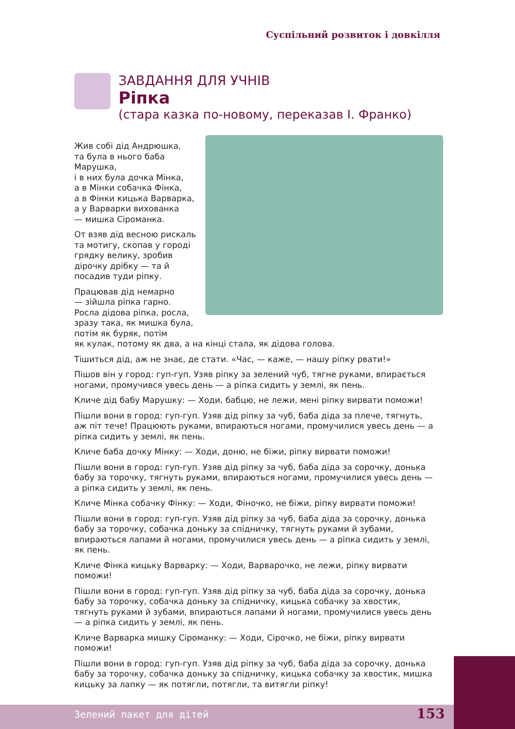Суспільний розвиток і довкілля
ЗАВДАННЯ ДЛЯ УЧНІВ
Ріпка
(стара казка по-новому, переказав І. Франко)
Жив собі дід Андрюшка,
та була в нього баба Марушка,
і в них була дочка Мінка,
а в Мінки собачка Фінка,
а в Фінки кицька Варварка,
а у Варварки вихованка
— мишка Сіроманка.
От взяв дід весною рискаль
та мотигу, скопав у городі
грядку велику, зробив
дірочку дрібку — та й
посадив туди ріпку.
Працював дід немарно
— зійшла ріпка гарно.
Росла дідова ріпка, росла,
зразу така, як мишка була,
потім як буряк, потім
як кулак, потому як два, а на кінці стала, як дідова голова.
Тішиться дід, аж не знає, де стати. «Час, — каже, — нашу ріпку рвати!»
Пішов він у город: гуп-гуп. Узяв ріпку за зелений чуб, тягне руками, впирається ногами, промучився увесь день — а ріпка сидить у землі, як пень.
Кличе дід бабу Марушку: — Ходи, бабцю, не лежи, мені ріпку вирвати поможи!
Пішли вони в город: гуп-гуп. Узяв дід ріпку за чуб, баба діда за плече, тягнуть, аж піт тече! Працюють руками, впираються ногами, промучилися увесь день — а ріпка сидить у землі, як пень.
Кличе баба дочку Мінку: — Ходи, доню, не біжи, ріпку вирвати поможи!
Пішли вони в город: гуп-гуп. Узяв дід ріпку за чуб, баба діда за сорочку, донька бабу за торочку, тягнуть руками, впираються ногами, промучилися увесь день — а ріпка сидить у землі, як пень.
Кличе Мінка собачку Фінку: — Ходи, Фіночко, не біжи, ріпку вирвати поможи!
Пішли вони в город: гуп-гуп. Узяв дід ріпку за чуб, баба діда за сорочку, донька бабу за торочку, собачка доньку за спідничку, тягнуть руками й зубами, впираються лапами й ногами, промучилися увесь день — а ріпка сидить у землі, як пень.
Кличе Фінка кицьку Варварку: — Ходи, Варварочко, не лежи, ріпку вирвати поможи!
Пішли вони в город: гуп-гуп. Узяв дід ріпку за чуб, баба діда за сорочку, донька бабу за торочку, собачка доньку за спідничку, кицька собачку за хвостик, тягнуть руками й зубами, впираються лапами й ногами, промучилися увесь день — а ріпка сидить у землі, як пень.
Кличе Варварка мишку Сіроманку: — Ходи, Сірочко, не біжи, ріпку вирвати поможи!
Пішли вони в город: гуп-гуп. Узяв дід ріпку за чуб, баба діда за сорочку, донька бабу за торочку, собачка доньку за спідничку, кицька собачку за хвостик, мишка кицьку за лапку — як потягли, потягли, та витягли ріпку!
Зелений пакет для дітей 153